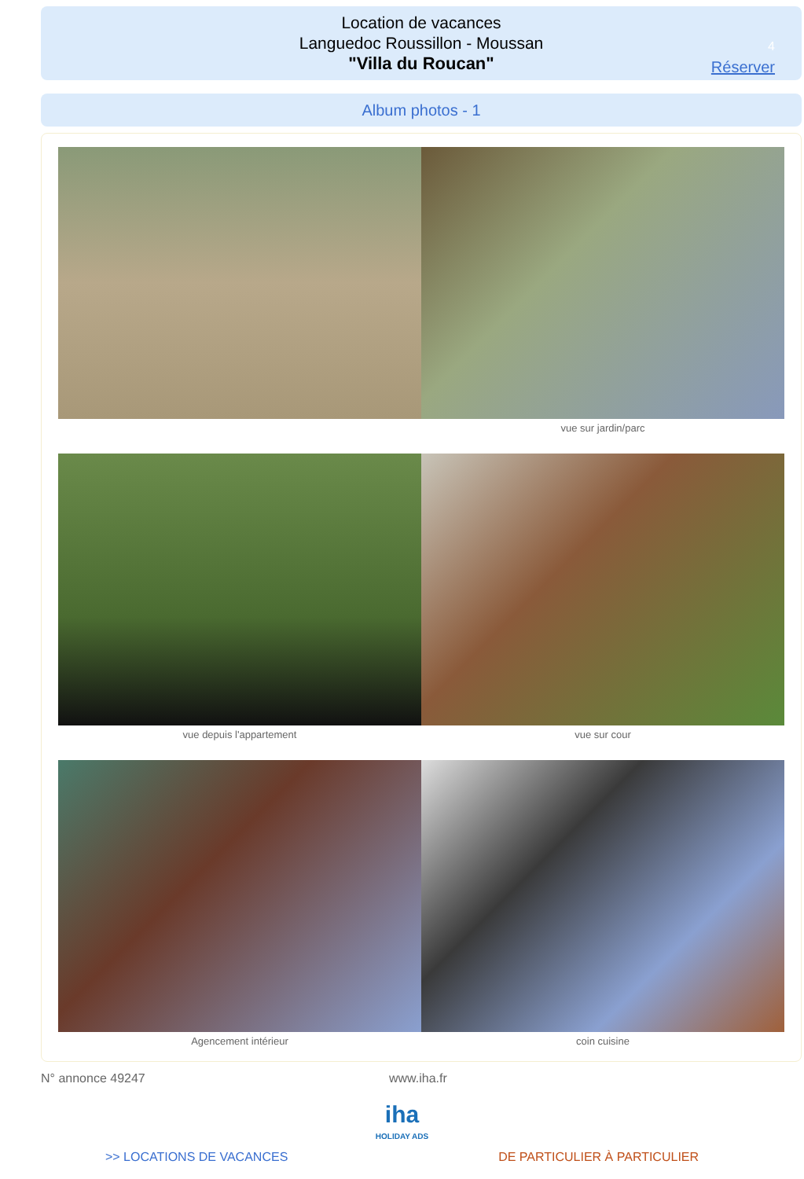Location de vacances
Languedoc Roussillon - Moussan
"Villa du Roucan"
4
Réserver
Album photos - 1
vue sur jardin/parc
vue depuis l'appartement vue sur cour
Agencement intérieur coin cuisine
N° annonce 49247 www.iha.fr
iha
HOLIDAY ADS
>> LOCATIONS DE VACANCES DE PARTICULIER À PARTICULIER